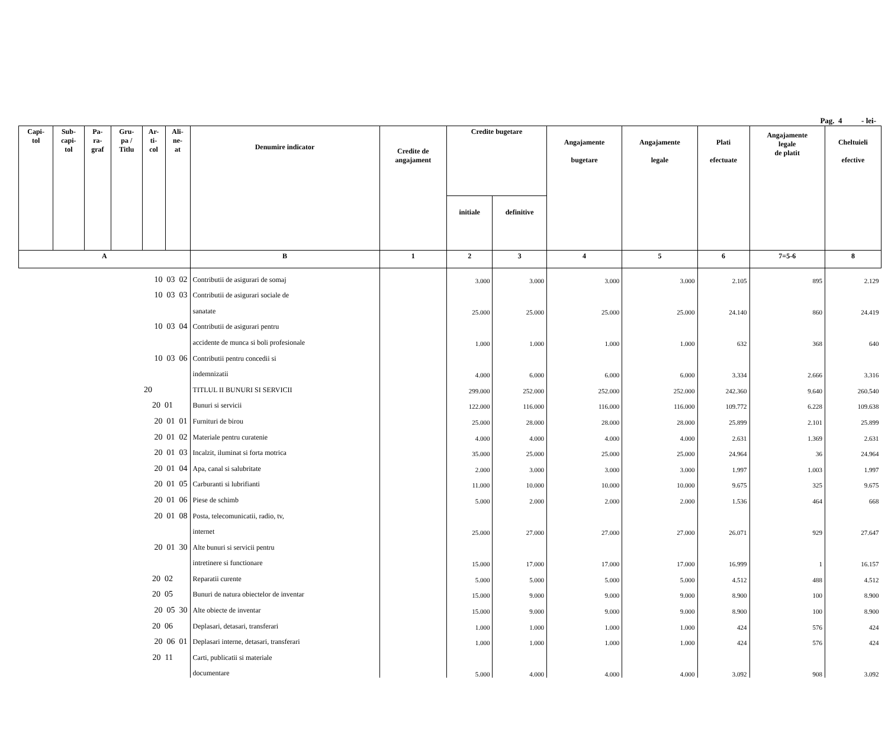Pag. 4 - lei-
| Capi- tol | Sub- capi- tol | Pa- ra- graf | Gru- pa / Titlu | Ar- ti- col | Ali- ne- at | Denumire indicator | Credite de angajament | Credite bugetare | | Angajamente bugetare | Angajamente legale | Plati efectuate | Angajamente legale de platit | Cheltuieli efective |
| --- | --- | --- | --- | --- | --- | --- | --- | --- | --- | --- | --- | --- | --- | --- |
| | | | | | | | | initiale | definitive | | | | | |
| A | | | | | | B | 1 | 2 | 3 | 4 | 5 | 6 | 7=5-6 | 8 |
| 10 03 02 | | | | | | Contributii de asigurari de somaj | | 3.000 | 3.000 | 3.000 | 3.000 | 2.105 | 895 | 2.129 |
| 10 03 03 | | | | | | Contributii de asigurari sociale de | | | | | | | | |
| | | | | | | sanatate | | 25.000 | 25.000 | 25.000 | 25.000 | 24.140 | 860 | 24.419 |
| 10 03 04 | | | | | | Contributii de asigurari pentru | | | | | | | | |
| | | | | | | accidente de munca si boli profesionale | | 1.000 | 1.000 | 1.000 | 1.000 | 632 | 368 | 640 |
| 10 03 06 | | | | | | Contributii pentru concedii si | | | | | | | | |
| | | | | | | indemnizatii | | 4.000 | 6.000 | 6.000 | 6.000 | 3.334 | 2.666 | 3.316 |
| 20 | | | | | | TITLUL II BUNURI SI SERVICII | | 299.000 | 252.000 | 252.000 | 252.000 | 242.360 | 9.640 | 260.540 |
| 20 01 | | | | | | Bunuri si servicii | | 122.000 | 116.000 | 116.000 | 116.000 | 109.772 | 6.228 | 109.638 |
| 20 01 01 | | | | | | Furnituri de birou | | 25.000 | 28.000 | 28.000 | 28.000 | 25.899 | 2.101 | 25.899 |
| 20 01 02 | | | | | | Materiale pentru curatenie | | 4.000 | 4.000 | 4.000 | 4.000 | 2.631 | 1.369 | 2.631 |
| 20 01 03 | | | | | | Incalzit, iluminat si forta motrica | | 35.000 | 25.000 | 25.000 | 25.000 | 24.964 | 36 | 24.964 |
| 20 01 04 | | | | | | Apa, canal si salubritate | | 2.000 | 3.000 | 3.000 | 3.000 | 1.997 | 1.003 | 1.997 |
| 20 01 05 | | | | | | Carburanti si lubrifianti | | 11.000 | 10.000 | 10.000 | 10.000 | 9.675 | 325 | 9.675 |
| 20 01 06 | | | | | | Piese de schimb | | 5.000 | 2.000 | 2.000 | 2.000 | 1.536 | 464 | 668 |
| 20 01 08 | | | | | | Posta, telecomunicatii, radio, tv, | | | | | | | | |
| | | | | | | internet | | 25.000 | 27.000 | 27.000 | 27.000 | 26.071 | 929 | 27.647 |
| 20 01 30 | | | | | | Alte bunuri si servicii pentru | | | | | | | | |
| | | | | | | intretinere si functionare | | 15.000 | 17.000 | 17.000 | 17.000 | 16.999 | 1 | 16.157 |
| 20 02 | | | | | | Reparatii curente | | 5.000 | 5.000 | 5.000 | 5.000 | 4.512 | 488 | 4.512 |
| 20 05 | | | | | | Bunuri de natura obiectelor de inventar | | 15.000 | 9.000 | 9.000 | 9.000 | 8.900 | 100 | 8.900 |
| 20 05 30 | | | | | | Alte obiecte de inventar | | 15.000 | 9.000 | 9.000 | 9.000 | 8.900 | 100 | 8.900 |
| 20 06 | | | | | | Deplasari, detasari, transferari | | 1.000 | 1.000 | 1.000 | 1.000 | 424 | 576 | 424 |
| 20 06 01 | | | | | | Deplasari interne, detasari, transferari | | 1.000 | 1.000 | 1.000 | 1.000 | 424 | 576 | 424 |
| 20 11 | | | | | | Carti, publicatii si materiale | | | | | | | | |
| | | | | | | documentare | | 5.000 | 4.000 | 4.000 | 4.000 | 3.092 | 908 | 3.092 |